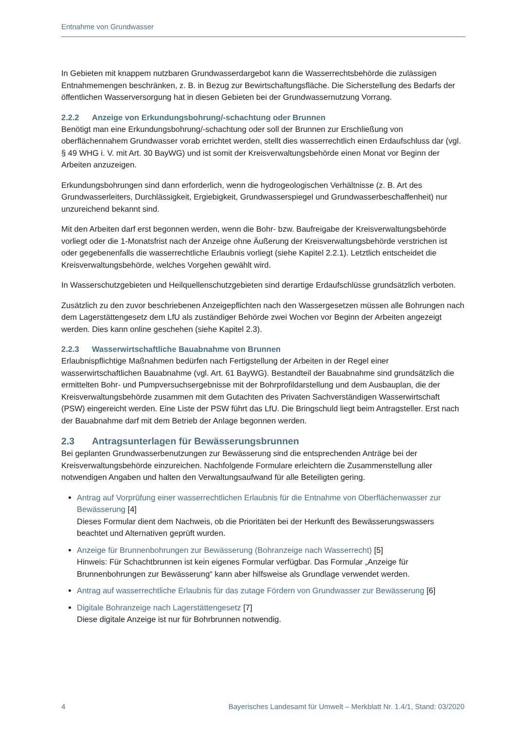Entnahme von Grundwasser
In Gebieten mit knappem nutzbaren Grundwasserdargebot kann die Wasserrechtsbehörde die zulässigen Entnahmemengen beschränken, z. B. in Bezug zur Bewirtschaftungsfläche. Die Sicherstellung des Bedarfs der öffentlichen Wasserversorgung hat in diesen Gebieten bei der Grundwassernutzung Vorrang.
2.2.2 Anzeige von Erkundungsbohrung/-schachtung oder Brunnen
Benötigt man eine Erkundungsbohrung/-schachtung oder soll der Brunnen zur Erschließung von oberflächennahem Grundwasser vorab errichtet werden, stellt dies wasserrechtlich einen Erdaufschluss dar (vgl. § 49 WHG i. V. mit Art. 30 BayWG) und ist somit der Kreisverwaltungsbehörde einen Monat vor Beginn der Arbeiten anzuzeigen.
Erkundungsbohrungen sind dann erforderlich, wenn die hydrogeologischen Verhältnisse (z. B. Art des Grundwasserleiters, Durchlässigkeit, Ergiebigkeit, Grundwasserspiegel und Grundwasserbeschaffenheit) nur unzureichend bekannt sind.
Mit den Arbeiten darf erst begonnen werden, wenn die Bohr- bzw. Baufreigabe der Kreisverwaltungsbehörde vorliegt oder die 1-Monatsfrist nach der Anzeige ohne Äußerung der Kreisverwaltungsbehörde verstrichen ist oder gegebenenfalls die wasserrechtliche Erlaubnis vorliegt (siehe Kapitel 2.2.1). Letztlich entscheidet die Kreisverwaltungsbehörde, welches Vorgehen gewählt wird.
In Wasserschutzgebieten und Heilquellenschutzgebieten sind derartige Erdaufschlüsse grundsätzlich verboten.
Zusätzlich zu den zuvor beschriebenen Anzeigepflichten nach den Wassergesetzen müssen alle Bohrungen nach dem Lagerstättengesetz dem LfU als zuständiger Behörde zwei Wochen vor Beginn der Arbeiten angezeigt werden. Dies kann online geschehen (siehe Kapitel 2.3).
2.2.3 Wasserwirtschaftliche Bauabnahme von Brunnen
Erlaubnispflichtige Maßnahmen bedürfen nach Fertigstellung der Arbeiten in der Regel einer wasserwirtschaftlichen Bauabnahme (vgl. Art. 61 BayWG). Bestandteil der Bauabnahme sind grundsätzlich die ermittelten Bohr- und Pumpversuchsergebnisse mit der Bohrprofildarstellung und dem Ausbauplan, die der Kreisverwaltungsbehörde zusammen mit dem Gutachten des Privaten Sachverständigen Wasserwirtschaft (PSW) eingereicht werden. Eine Liste der PSW führt das LfU. Die Bringschuld liegt beim Antragsteller. Erst nach der Bauabnahme darf mit dem Betrieb der Anlage begonnen werden.
2.3 Antragsunterlagen für Bewässerungsbrunnen
Bei geplanten Grundwasserbenutzungen zur Bewässerung sind die entsprechenden Anträge bei der Kreisverwaltungsbehörde einzureichen. Nachfolgende Formulare erleichtern die Zusammenstellung aller notwendigen Angaben und halten den Verwaltungsaufwand für alle Beteiligten gering.
Antrag auf Vorprüfung einer wasserrechtlichen Erlaubnis für die Entnahme von Oberflächenwasser zur Bewässerung [4]
Dieses Formular dient dem Nachweis, ob die Prioritäten bei der Herkunft des Bewässerungswassers beachtet und Alternativen geprüft wurden.
Anzeige für Brunnenbohrungen zur Bewässerung (Bohranzeige nach Wasserrecht) [5]
Hinweis: Für Schachtbrunnen ist kein eigenes Formular verfügbar. Das Formular „Anzeige für Brunnenbohrungen zur Bewässerung“ kann aber hilfsweise als Grundlage verwendet werden.
Antrag auf wasserrechtliche Erlaubnis für das zutage Fördern von Grundwasser zur Bewässerung [6]
Digitale Bohranzeige nach Lagerstättengesetz [7]
Diese digitale Anzeige ist nur für Bohrbrunnen notwendig.
4 Bayerisches Landesamt für Umwelt – Merkblatt Nr. 1.4/1, Stand: 03/2020